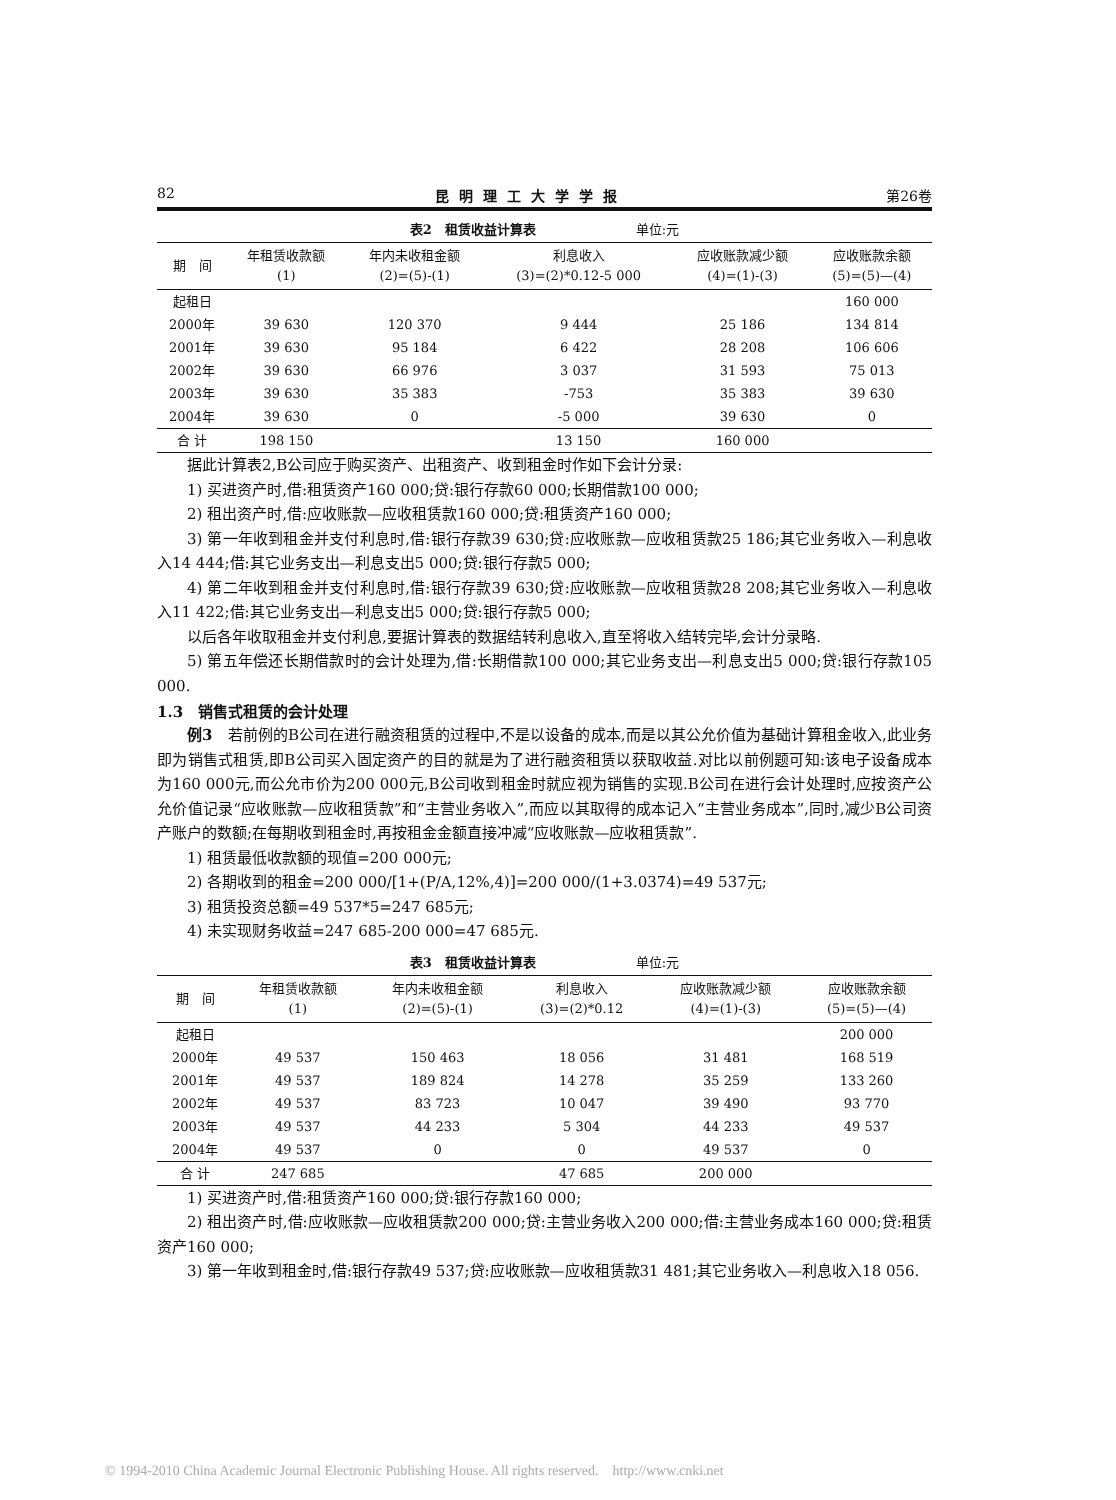82 昆明理工大学学报 第26卷
表2　租赁收益计算表 单位:元
| 期 间 | 年租赁收款额 (1) | 年内未收租金额 (2)=(5)-(1) | 利息收入 (3)=(2)*0.12-5 000 | 应收账款减少额 (4)=(1)-(3) | 应收账款余额 (5)=(5)—(4) |
| --- | --- | --- | --- | --- | --- |
| 起租日 | | | | | 160 000 |
| 2000年 | 39 630 | 120 370 | 9 444 | 25 186 | 134 814 |
| 2001年 | 39 630 | 95 184 | 6 422 | 28 208 | 106 606 |
| 2002年 | 39 630 | 66 976 | 3 037 | 31 593 | 75 013 |
| 2003年 | 39 630 | 35 383 | -753 | 35 383 | 39 630 |
| 2004年 | 39 630 | 0 | -5 000 | 39 630 | 0 |
| 合 计 | 198 150 | | 13 150 | 160 000 | |
据此计算表2,B公司应于购买资产、出租资产、收到租金时作如下会计分录:
1) 买进资产时,借:租赁资产160 000;贷:银行存款60 000;长期借款100 000;
2) 租出资产时,借:应收账款—应收租赁款160 000;贷:租赁资产160 000;
3) 第一年收到租金并支付利息时,借:银行存款39 630;贷:应收账款—应收租赁款25 186;其它业务收入—利息收入14 444;借:其它业务支出—利息支出5 000;贷:银行存款5 000;
4) 第二年收到租金并支付利息时,借:银行存款39 630;贷:应收账款—应收租赁款28 208;其它业务收入—利息收入11 422;借:其它业务支出—利息支出5 000;贷:银行存款5 000;
以后各年收取租金并支付利息,要据计算表的数据结转利息收入,直至将收入结转完毕,会计分录略.
5) 第五年偿还长期借款时的会计处理为,借:长期借款100 000;其它业务支出—利息支出5 000;贷:银行存款105 000.
1.3　销售式租赁的会计处理
例3　若前例的B公司在进行融资租赁的过程中,不是以设备的成本,而是以其公允价值为基础计算租金收入,此业务即为销售式租赁,即B公司买入固定资产的目的就是为了进行融资租赁以获取收益.对比以前例题可知:该电子设备成本为160 000元,而公允市价为200 000元,B公司收到租金时就应视为销售的实现.B公司在进行会计处理时,应按资产公允价值记录“应收账款—应收租赁款”和“主营业务收入”,而应以其取得的成本记入“主营业务成本”,同时,减少B公司资产账户的数额;在每期收到租金时,再按租金金额直接冲减“应收账款—应收租赁款”.
1) 租赁最低收款额的现值=200 000元;
2) 各期收到的租金=200 000/[1+(P/A,12%,4)]=200 000/(1+3.0374)=49 537元;
3) 租赁投资总额=49 537*5=247 685元;
4) 未实现财务收益=247 685-200 000=47 685元.
表3　租赁收益计算表 单位:元
| 期 间 | 年租赁收款额 (1) | 年内未收租金额 (2)=(5)-(1) | 利息收入 (3)=(2)*0.12 | 应收账款减少额 (4)=(1)-(3) | 应收账款余额 (5)=(5)—(4) |
| --- | --- | --- | --- | --- | --- |
| 起租日 | | | | | 200 000 |
| 2000年 | 49 537 | 150 463 | 18 056 | 31 481 | 168 519 |
| 2001年 | 49 537 | 189 824 | 14 278 | 35 259 | 133 260 |
| 2002年 | 49 537 | 83 723 | 10 047 | 39 490 | 93 770 |
| 2003年 | 49 537 | 44 233 | 5 304 | 44 233 | 49 537 |
| 2004年 | 49 537 | 0 | 0 | 49 537 | 0 |
| 合 计 | 247 685 | | 47 685 | 200 000 | |
1) 买进资产时,借:租赁资产160 000;贷:银行存款160 000;
2) 租出资产时,借:应收账款—应收租赁款200 000;贷:主营业务收入200 000;借:主营业务成本160 000;贷:租赁资产160 000;
3) 第一年收到租金时,借:银行存款49 537;贷:应收账款—应收租赁款31 481;其它业务收入—利息收入18 056.
© 1994-2010 China Academic Journal Electronic Publishing House. All rights reserved. http://www.cnki.net